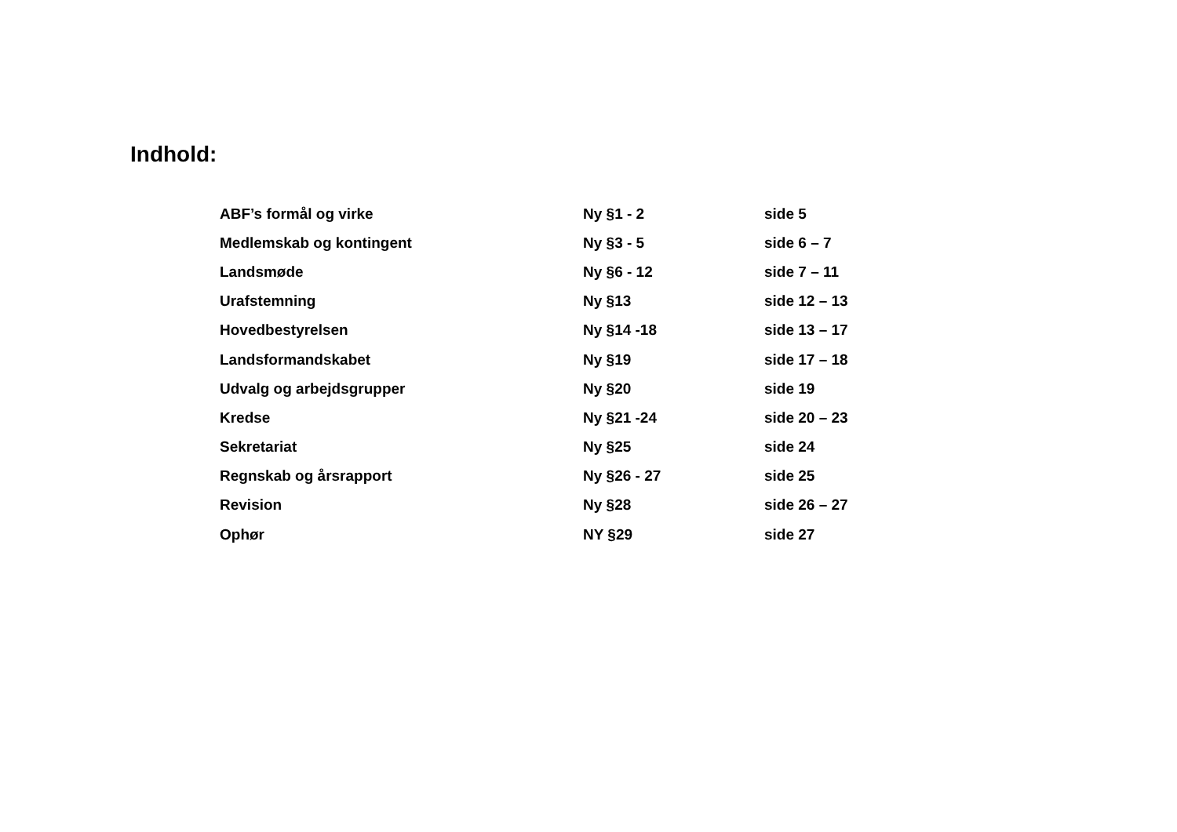Indhold:
| ABF’s formål og virke | Ny §1 - 2 | side 5 |
| Medlemskab og kontingent | Ny §3 - 5 | side 6 – 7 |
| Landsmøde | Ny §6 - 12 | side 7 – 11 |
| Urafstemning | Ny §13 | side 12 – 13 |
| Hovedbestyrelsen | Ny §14 -18 | side 13 – 17 |
| Landsformandskabet | Ny §19 | side 17 – 18 |
| Udvalg og arbejdsgrupper | Ny §20 | side 19 |
| Kredse | Ny §21 -24 | side 20 – 23 |
| Sekretariat | Ny §25 | side 24 |
| Regnskab og årsrapport | Ny §26 - 27 | side 25 |
| Revision | Ny §28 | side 26 – 27 |
| Ophør | NY §29 | side 27 |